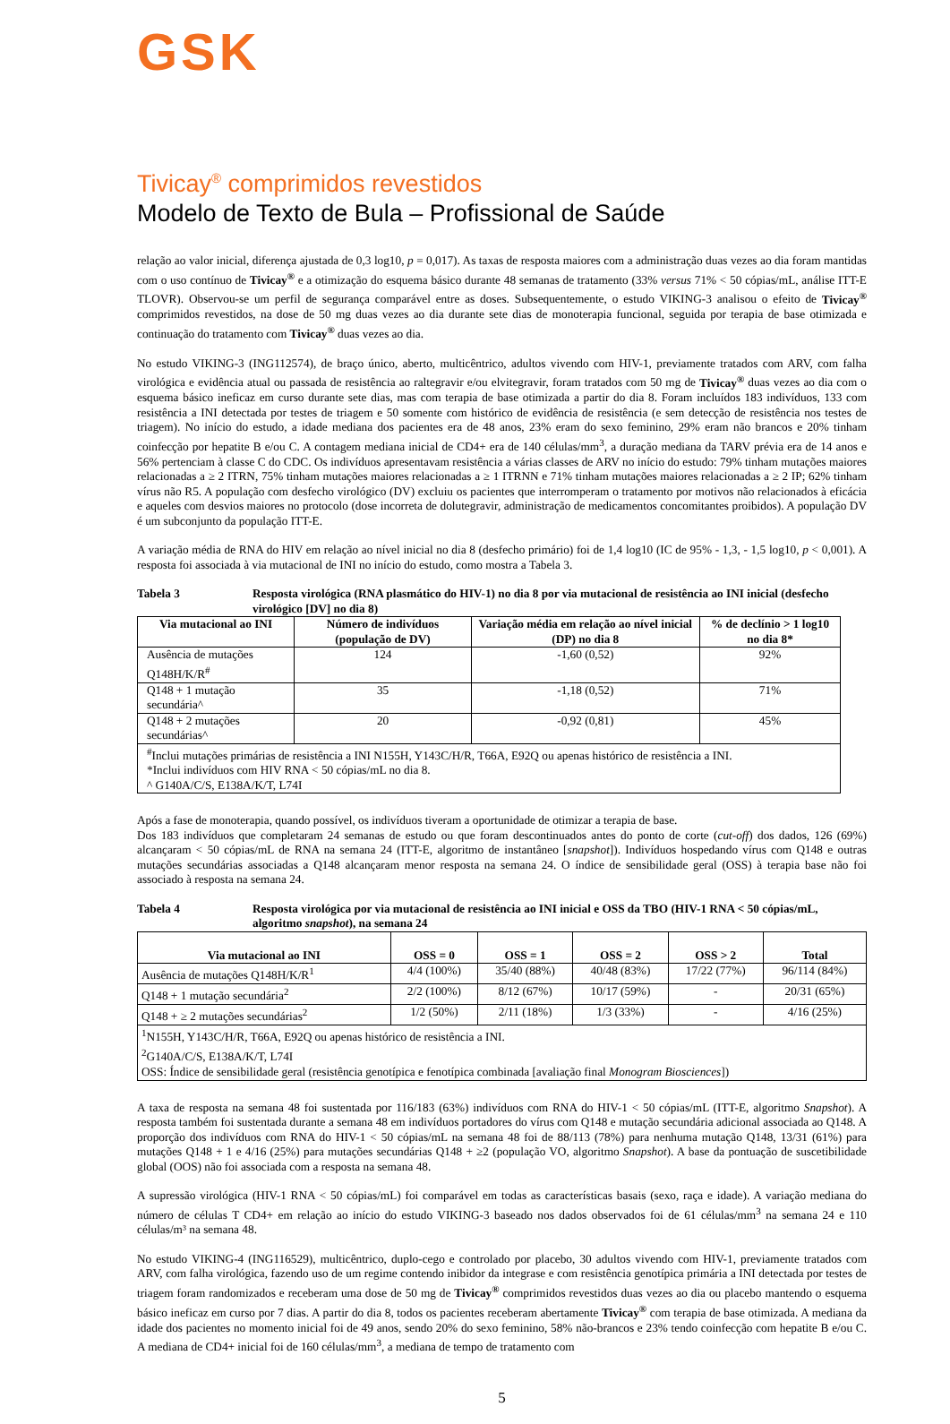GSK
Tivicay<sup>®</sup> comprimidos revestidos
Modelo de Texto de Bula – Profissional de Saúde
relação ao valor inicial, diferença ajustada de 0,3 log10, p = 0,017). As taxas de resposta maiores com a administração duas vezes ao dia foram mantidas com o uso contínuo de Tivicay<sup>®</sup> e a otimização do esquema básico durante 48 semanas de tratamento (33% versus 71% < 50 cópias/mL, análise ITT-E TLOVR). Observou-se um perfil de segurança comparável entre as doses. Subsequentemente, o estudo VIKING-3 analisou o efeito de Tivicay<sup>®</sup> comprimidos revestidos, na dose de 50 mg duas vezes ao dia durante sete dias de monoterapia funcional, seguida por terapia de base otimizada e continuação do tratamento com Tivicay<sup>®</sup> duas vezes ao dia.
No estudo VIKING-3 (ING112574), de braço único, aberto, multicêntrico, adultos vivendo com HIV-1, previamente tratados com ARV, com falha virológica e evidência atual ou passada de resistência ao raltegravir e/ou elvitegravir, foram tratados com 50 mg de Tivicay<sup>®</sup> duas vezes ao dia com o esquema básico ineficaz em curso durante sete dias, mas com terapia de base otimizada a partir do dia 8. Foram incluídos 183 indivíduos, 133 com resistência a INI detectada por testes de triagem e 50 somente com histórico de evidência de resistência (e sem detecção de resistência nos testes de triagem). No início do estudo, a idade mediana dos pacientes era de 48 anos, 23% eram do sexo feminino, 29% eram não brancos e 20% tinham coinfecção por hepatite B e/ou C. A contagem mediana inicial de CD4+ era de 140 células/mm<sup>3</sup>, a duração mediana da TARV prévia era de 14 anos e 56% pertenciam à classe C do CDC. Os indivíduos apresentavam resistência a várias classes de ARV no início do estudo: 79% tinham mutações maiores relacionadas a ≥ 2 ITRN, 75% tinham mutações maiores relacionadas a ≥ 1 ITRNN e 71% tinham mutações maiores relacionadas a ≥ 2 IP; 62% tinham vírus não R5. A população com desfecho virológico (DV) excluiu os pacientes que interromperam o tratamento por motivos não relacionados à eficácia e aqueles com desvios maiores no protocolo (dose incorreta de dolutegravir, administração de medicamentos concomitantes proibidos). A população DV é um subconjunto da população ITT-E.
A variação média de RNA do HIV em relação ao nível inicial no dia 8 (desfecho primário) foi de 1,4 log10 (IC de 95% - 1,3, - 1,5 log10, p < 0,001). A resposta foi associada à via mutacional de INI no início do estudo, como mostra a Tabela 3.
Tabela 3 Resposta virológica (RNA plasmático do HIV-1) no dia 8 por via mutacional de resistência ao INI inicial (desfecho virológico [DV] no dia 8)
| Via mutacional ao INI | Número de indivíduos (população de DV) | Variação média em relação ao nível inicial (DP) no dia 8 | % de declínio > 1 log10 no dia 8* |
| --- | --- | --- | --- |
| Ausência de mutações Q148H/K/R<sup>#</sup> | 124 | -1,60 (0,52) | 92% |
| Q148 + 1 mutação secundária^ | 35 | -1,18 (0,52) | 71% |
| Q148 + 2 mutações secundárias^ | 20 | -0,92 (0,81) | 45% |
| <sup>#</sup> Inclui mutações primárias de resistência a INI N155H, Y143C/H/R, T66A, E92Q ou apenas histórico de resistência a INI. *Inclui indivíduos com HIV RNA < 50 cópias/mL no dia 8. ^ G140A/C/S, E138A/K/T, L74I | | | |
Após a fase de monoterapia, quando possível, os indivíduos tiveram a oportunidade de otimizar a terapia de base.
Dos 183 indivíduos que completaram 24 semanas de estudo ou que foram descontinuados antes do ponto de corte (cut-off) dos dados, 126 (69%) alcançaram < 50 cópias/mL de RNA na semana 24 (ITT-E, algoritmo de instantâneo [snapshot]). Indivíduos hospedando vírus com Q148 e outras mutações secundárias associadas a Q148 alcançaram menor resposta na semana 24. O índice de sensibilidade geral (OSS) à terapia base não foi associado à resposta na semana 24.
Tabela 4 Resposta virológica por via mutacional de resistência ao INI inicial e OSS da TBO (HIV-1 RNA < 50 cópias/mL, algoritmo snapshot), na semana 24
| Via mutacional ao INI | OSS = 0 | OSS = 1 | OSS = 2 | OSS > 2 | Total |
| --- | --- | --- | --- | --- | --- |
| Ausência de mutações Q148H/K/R<sup>1</sup> | 4/4 (100%) | 35/40 (88%) | 40/48 (83%) | 17/22 (77%) | 96/114 (84%) |
| Q148 + 1 mutação secundária<sup>2</sup> | 2/2 (100%) | 8/12 (67%) | 10/17 (59%) | - | 20/31 (65%) |
| Q148 + ≥ 2 mutações secundárias<sup>2</sup> | 1/2 (50%) | 2/11 (18%) | 1/3 (33%) | - | 4/16 (25%) |
| <sup>1</sup> N155H, Y143C/H/R, T66A, E92Q ou apenas histórico de resistência a INI. <sup>2</sup> G140A/C/S, E138A/K/T, L74I OSS: Índice de sensibilidade geral (resistência genotípica e fenotípica combinada [avaliação final Monogram Biosciences ]) | | | | | |
A taxa de resposta na semana 48 foi sustentada por 116/183 (63%) indivíduos com RNA do HIV-1 < 50 cópias/mL (ITT-E, algoritmo Snapshot). A resposta também foi sustentada durante a semana 48 em indivíduos portadores do vírus com Q148 e mutação secundária adicional associada ao Q148. A proporção dos indivíduos com RNA do HIV-1 < 50 cópias/mL na semana 48 foi de 88/113 (78%) para nenhuma mutação Q148, 13/31 (61%) para mutações Q148 + 1 e 4/16 (25%) para mutações secundárias Q148 + ≥2 (população VO, algoritmo Snapshot). A base da pontuação de suscetibilidade global (OOS) não foi associada com a resposta na semana 48.
A supressão virológica (HIV-1 RNA < 50 cópias/mL) foi comparável em todas as características basais (sexo, raça e idade). A variação mediana do número de células T CD4+ em relação ao início do estudo VIKING-3 baseado nos dados observados foi de 61 células/mm<sup>3</sup> na semana 24 e 110 células/m³ na semana 48.
No estudo VIKING-4 (ING116529), multicêntrico, duplo-cego e controlado por placebo, 30 adultos vivendo com HIV-1, previamente tratados com ARV, com falha virológica, fazendo uso de um regime contendo inibidor da integrase e com resistência genotípica primária a INI detectada por testes de triagem foram randomizados e receberam uma dose de 50 mg de Tivicay<sup>®</sup> comprimidos revestidos duas vezes ao dia ou placebo mantendo o esquema básico ineficaz em curso por 7 dias. A partir do dia 8, todos os pacientes receberam abertamente Tivicay<sup>®</sup> com terapia de base otimizada. A mediana da idade dos pacientes no momento inicial foi de 49 anos, sendo 20% do sexo feminino, 58% não-brancos e 23% tendo coinfecção com hepatite B e/ou C. A mediana de CD4+ inicial foi de 160 células/mm<sup>3</sup>, a mediana de tempo de tratamento com
5